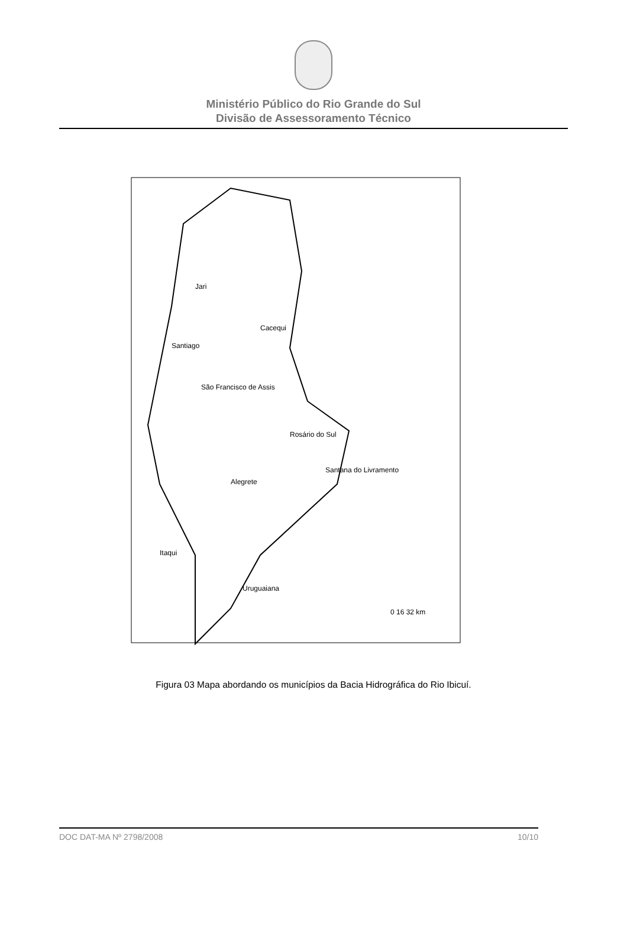Ministério Público do Rio Grande do Sul
Divisão de Assessoramento Técnico
Jari
Santiago
Cacequi
São Francisco de Assis
Rosário do Sul
Santana do Livramento
Alegrete
Itaqui
Uruguaiana
0 16 32 km
Figura 03 Mapa abordando os municípios da Bacia Hidrográfica do Rio Ibicuí.
DOC DAT-MA Nº 2798/2008 10/10